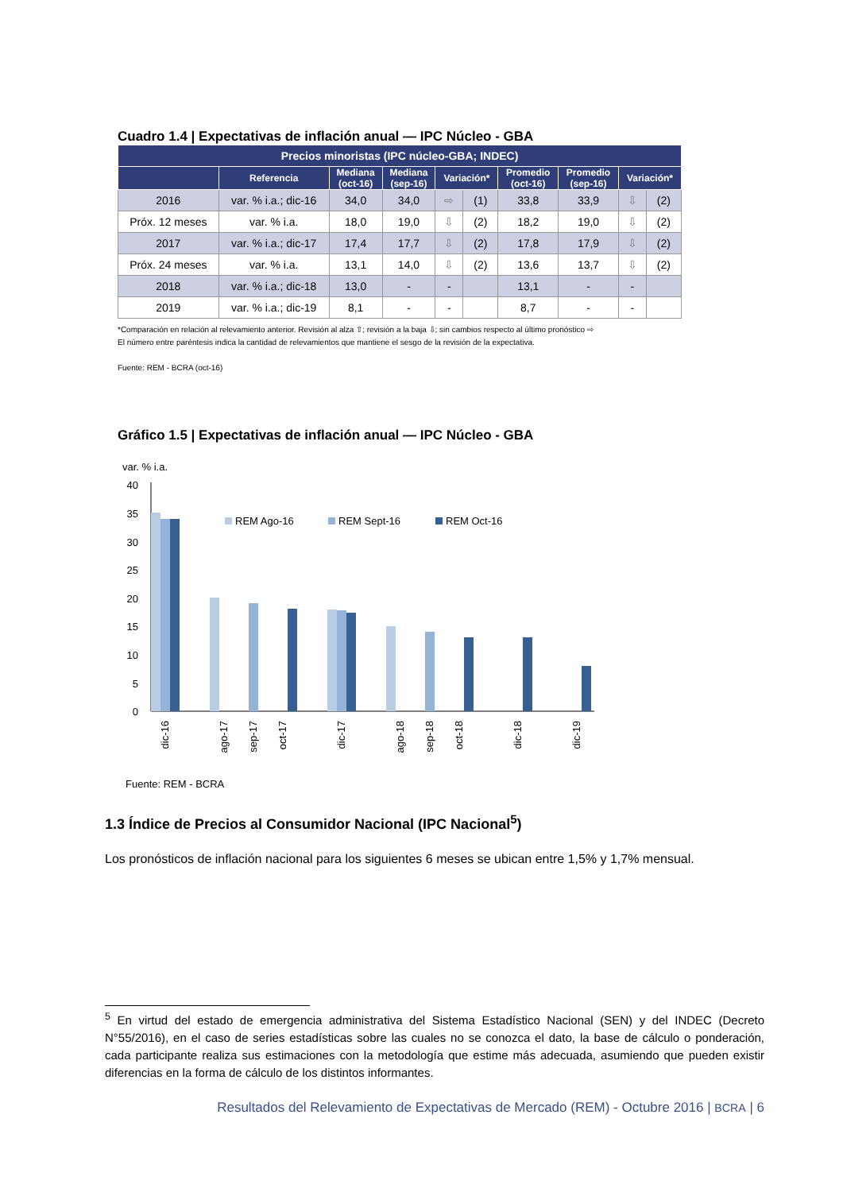Cuadro 1.4 | Expectativas de inflación anual — IPC Núcleo - GBA
| Precios minoristas (IPC núcleo-GBA; INDEC) | | | | | | | | | |
| --- | --- | --- | --- | --- | --- | --- | --- | --- | --- |
| | Referencia | Mediana (oct-16) | Mediana (sep-16) | Variación* | | Promedio (oct-16) | Promedio (sep-16) | Variación* | |
| 2016 | var. % i.a.; dic-16 | 34,0 | 34,0 | ⇨ | (1) | 33,8 | 33,9 | ⇩ | (2) |
| Próx. 12 meses | var. % i.a. | 18,0 | 19,0 | ⇩ | (2) | 18,2 | 19,0 | ⇩ | (2) |
| 2017 | var. % i.a.; dic-17 | 17,4 | 17,7 | ⇩ | (2) | 17,8 | 17,9 | ⇩ | (2) |
| Próx. 24 meses | var. % i.a. | 13,1 | 14,0 | ⇩ | (2) | 13,6 | 13,7 | ⇩ | (2) |
| 2018 | var. % i.a.; dic-18 | 13,0 | - | - | | 13,1 | - | - | |
| 2019 | var. % i.a.; dic-19 | 8,1 | - | - | | 8,7 | - | - | |
*Comparación en relación al relevamiento anterior. Revisión al alza ⇧; revisión a la baja ⇩; sin cambios respecto al último pronóstico ⇨
El número entre paréntesis indica la cantidad de relevamientos que mantiene el sesgo de la revisión de la expectativa.
Fuente: REM - BCRA (oct-16)
Gráfico 1.5 | Expectativas de inflación anual — IPC Núcleo - GBA
var. % i.a.
40
35
30
25
20
15
10
5
0
REM Ago-16
REM Sept-16
REM Oct-16
dic-16
ago-17
sep-17
oct-17
dic-17
ago-18
sep-18
oct-18
dic-18
dic-19
Fuente: REM - BCRA
1.3 Índice de Precios al Consumidor Nacional (IPC Nacional<sup>5</sup>)
Los pronósticos de inflación nacional para los siguientes 6 meses se ubican entre 1,5% y 1,7% mensual.
<sup>5</sup> En virtud del estado de emergencia administrativa del Sistema Estadístico Nacional (SEN) y del INDEC (Decreto N°55/2016), en el caso de series estadísticas sobre las cuales no se conozca el dato, la base de cálculo o ponderación, cada participante realiza sus estimaciones con la metodología que estime más adecuada, asumiendo que pueden existir diferencias en la forma de cálculo de los distintos informantes.
Resultados del Relevamiento de Expectativas de Mercado (REM) - Octubre 2016 | BCRA | 6